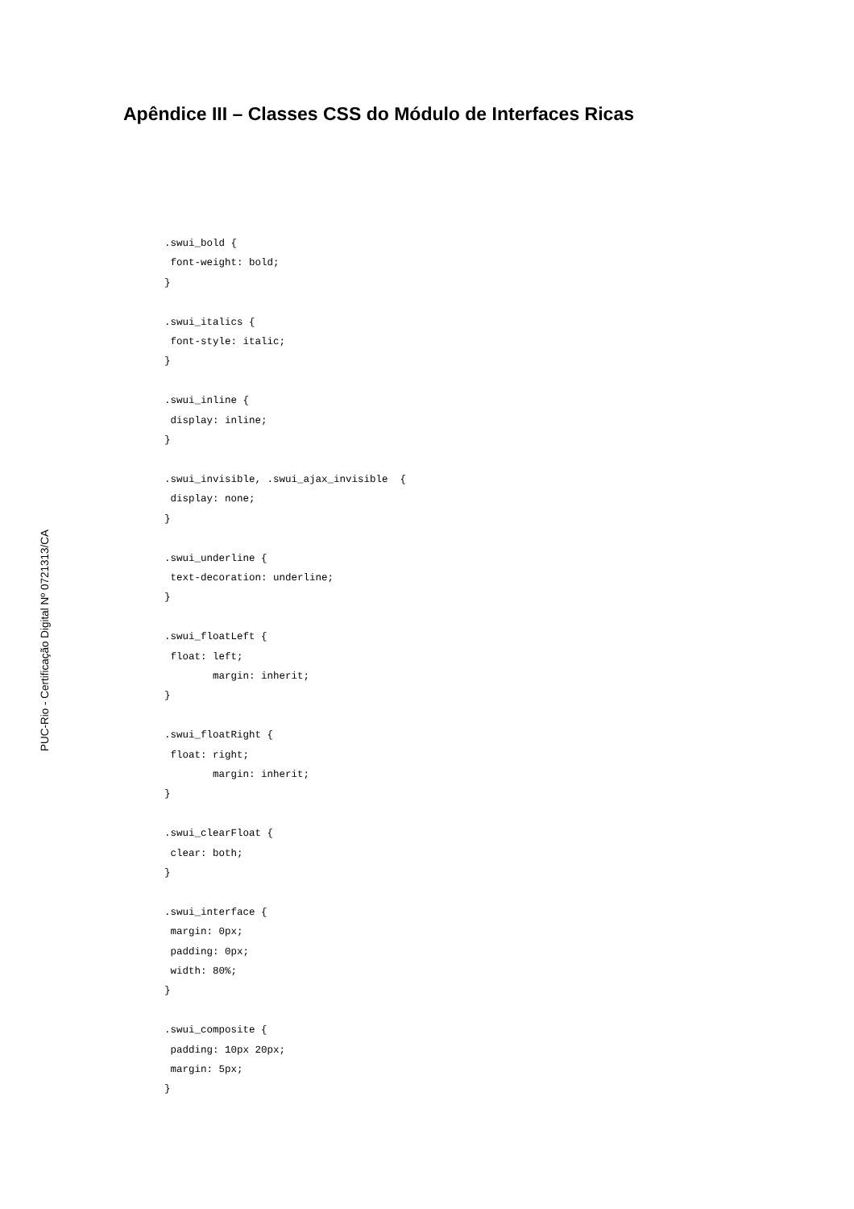Apêndice III – Classes CSS do Módulo de Interfaces Ricas
.swui_bold {
 font-weight: bold;
}

.swui_italics {
 font-style: italic;
}

.swui_inline {
 display: inline;
}

.swui_invisible, .swui_ajax_invisible  {
 display: none;
}

.swui_underline {
 text-decoration: underline;
}

.swui_floatLeft {
 float: left;
        margin: inherit;
}

.swui_floatRight {
 float: right;
        margin: inherit;
}

.swui_clearFloat {
 clear: both;
}

.swui_interface {
 margin: 0px;
 padding: 0px;
 width: 80%;
}

.swui_composite {
 padding: 10px 20px;
 margin: 5px;
}
PUC-Rio - Certificação Digital Nº 0721313/CA